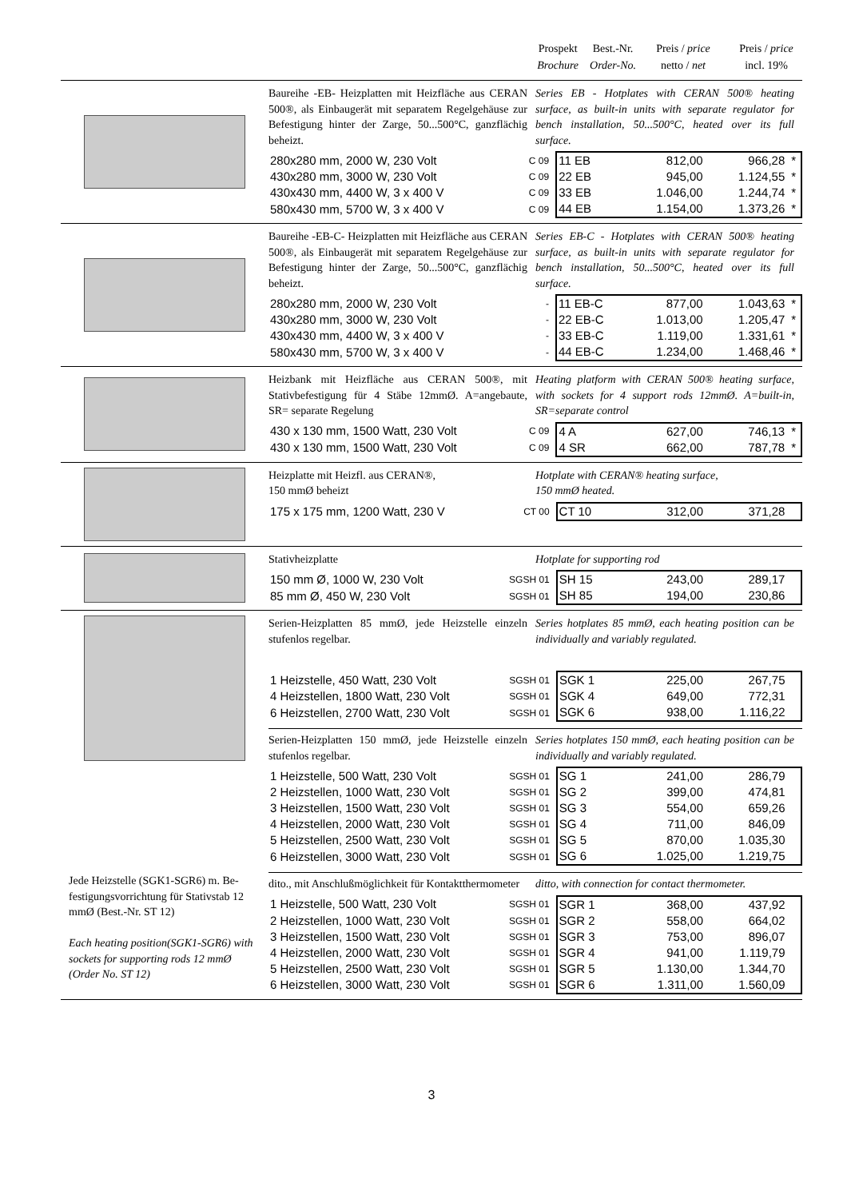Prospekt
Brochure
Best.-Nr.
Order-No.
Preis / price
netto / net
Preis / price
incl. 19%
Baureihe -EB- Heizplatten mit Heizfläche aus CERAN 500®, als Einbaugerät mit separatem Regelgehäuse zur Befestigung hinter der Zarge, 50...500°C, ganzflächig beheizt.
Series EB - Hotplates with CERAN 500® heating surface, as built-in units with separate regulator for bench installation, 50...500°C, heated over its full surface.
| 280x280 mm, 2000 W, 230 Volt | C 09 | 11 EB | 812,00 | 966,28 | * |
| 430x280 mm, 3000 W, 230 Volt | C 09 | 22 EB | 945,00 | 1.124,55 | * |
| 430x430 mm, 4400 W, 3 x 400 V | C 09 | 33 EB | 1.046,00 | 1.244,74 | * |
| 580x430 mm, 5700 W, 3 x 400 V | C 09 | 44 EB | 1.154,00 | 1.373,26 | * |
Baureihe -EB-C- Heizplatten mit Heizfläche aus CERAN 500®, als Einbaugerät mit separatem Regelgehäuse zur Befestigung hinter der Zarge, 50...500°C, ganzflächig beheizt.
Series EB-C - Hotplates with CERAN 500® heating surface, as built-in units with separate regulator for bench installation, 50...500°C, heated over its full surface.
| 280x280 mm, 2000 W, 230 Volt | - | 11 EB-C | 877,00 | 1.043,63 | * |
| 430x280 mm, 3000 W, 230 Volt | - | 22 EB-C | 1.013,00 | 1.205,47 | * |
| 430x430 mm, 4400 W, 3 x 400 V | - | 33 EB-C | 1.119,00 | 1.331,61 | * |
| 580x430 mm, 5700 W, 3 x 400 V | - | 44 EB-C | 1.234,00 | 1.468,46 | * |
Heizbank mit Heizfläche aus CERAN 500®, mit Stativbefestigung für 4 Stäbe 12mmØ. A=angebaute, SR= separate Regelung
Heating platform with CERAN 500® heating surface, with sockets for 4 support rods 12mmØ. A=built-in, SR=separate control
| 430 x 130 mm, 1500 Watt, 230 Volt | C 09 | 4 A | 627,00 | 746,13 | * |
| 430 x 130 mm, 1500 Watt, 230 Volt | C 09 | 4 SR | 662,00 | 787,78 | * |
Heizplatte mit Heizfl. aus CERAN®,
150 mmØ beheizt
Hotplate with CERAN® heating surface,
150 mmØ heated.
| 175 x 175 mm, 1200 Watt, 230 V | CT 00 | CT 10 | 312,00 | 371,28 | |
Stativheizplatte Hotplate for supporting rod
| 150 mm Ø, 1000 W, 230 Volt | SGSH 01 | SH 15 | 243,00 | 289,17 | |
| 85 mm Ø, 450 W, 230 Volt | SGSH 01 | SH 85 | 194,00 | 230,86 | |
Jede Heizstelle (SGK1-SGR6) m. Be-festigungsvorrichtung für Stativstab 12 mmØ (Best.-Nr. ST 12)
Each heating position(SGK1-SGR6) with sockets for supporting rods 12 mmØ (Order No. ST 12)
Serien-Heizplatten 85 mmØ, jede Heizstelle einzeln stufenlos regelbar.
Series hotplates 85 mmØ, each heating position can be individually and variably regulated.
| 1 Heizstelle, 450 Watt, 230 Volt | SGSH 01 | SGK 1 | 225,00 | 267,75 | |
| 4 Heizstellen, 1800 Watt, 230 Volt | SGSH 01 | SGK 4 | 649,00 | 772,31 | |
| 6 Heizstellen, 2700 Watt, 230 Volt | SGSH 01 | SGK 6 | 938,00 | 1.116,22 | |
Serien-Heizplatten 150 mmØ, jede Heizstelle einzeln stufenlos regelbar.
Series hotplates 150 mmØ, each heating position can be individually and variably regulated.
| 1 Heizstelle, 500 Watt, 230 Volt | SGSH 01 | SG 1 | 241,00 | 286,79 | |
| 2 Heizstellen, 1000 Watt, 230 Volt | SGSH 01 | SG 2 | 399,00 | 474,81 | |
| 3 Heizstellen, 1500 Watt, 230 Volt | SGSH 01 | SG 3 | 554,00 | 659,26 | |
| 4 Heizstellen, 2000 Watt, 230 Volt | SGSH 01 | SG 4 | 711,00 | 846,09 | |
| 5 Heizstellen, 2500 Watt, 230 Volt | SGSH 01 | SG 5 | 870,00 | 1.035,30 | |
| 6 Heizstellen, 3000 Watt, 230 Volt | SGSH 01 | SG 6 | 1.025,00 | 1.219,75 | |
dito., mit Anschlußmöglichkeit für Kontaktthermometer
ditto, with connection for contact thermometer.
| 1 Heizstelle, 500 Watt, 230 Volt | SGSH 01 | SGR 1 | 368,00 | 437,92 | |
| 2 Heizstellen, 1000 Watt, 230 Volt | SGSH 01 | SGR 2 | 558,00 | 664,02 | |
| 3 Heizstellen, 1500 Watt, 230 Volt | SGSH 01 | SGR 3 | 753,00 | 896,07 | |
| 4 Heizstellen, 2000 Watt, 230 Volt | SGSH 01 | SGR 4 | 941,00 | 1.119,79 | |
| 5 Heizstellen, 2500 Watt, 230 Volt | SGSH 01 | SGR 5 | 1.130,00 | 1.344,70 | |
| 6 Heizstellen, 3000 Watt, 230 Volt | SGSH 01 | SGR 6 | 1.311,00 | 1.560,09 | |
3